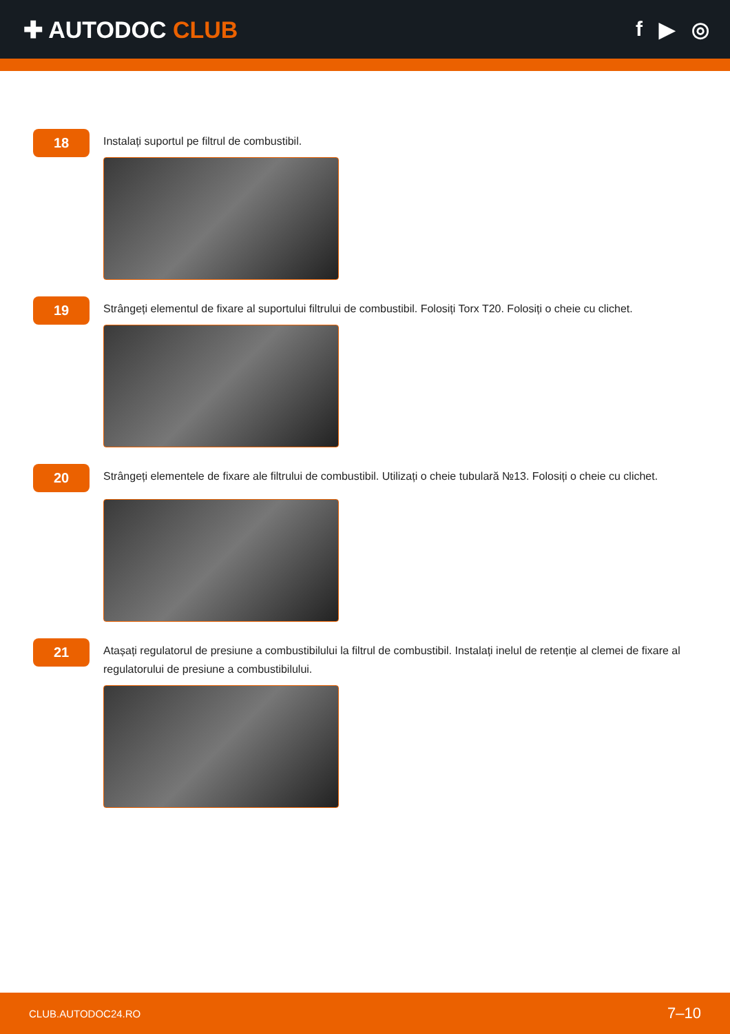✚ AUTODOC CLUB f ▶ ◎
18
Instalați suportul pe filtrul de combustibil.
19
Strângeți elementul de fixare al suportului filtrului de combustibil. Folosiți Torx T20. Folosiți o cheie cu clichet.
20
Strângeți elementele de fixare ale filtrului de combustibil. Utilizați o cheie tubulară №13. Folosiți o cheie cu clichet.
21
Atașați regulatorul de presiune a combustibilului la filtrul de combustibil. Instalați inelul de retenție al clemei de fixare al regulatorului de presiune a combustibilului.
CLUB.AUTODOC24.RO 7–10